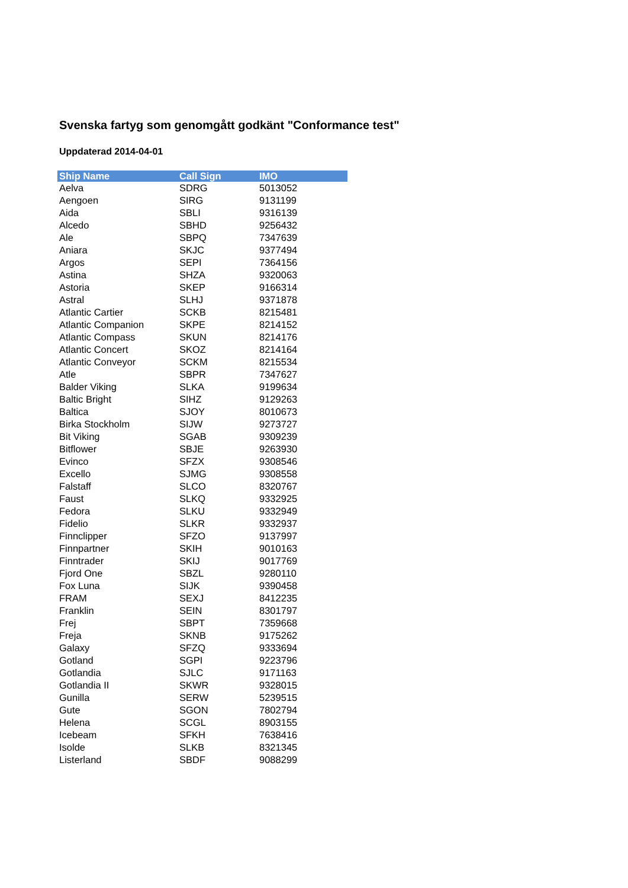Svenska fartyg som genomgått godkänt "Conformance test"
Uppdaterad 2014-04-01
| Ship Name | Call Sign | IMO |
| --- | --- | --- |
| Aelva | SDRG | 5013052 |
| Aengoen | SIRG | 9131199 |
| Aida | SBLI | 9316139 |
| Alcedo | SBHD | 9256432 |
| Ale | SBPQ | 7347639 |
| Aniara | SKJC | 9377494 |
| Argos | SEPI | 7364156 |
| Astina | SHZA | 9320063 |
| Astoria | SKEP | 9166314 |
| Astral | SLHJ | 9371878 |
| Atlantic Cartier | SCKB | 8215481 |
| Atlantic Companion | SKPE | 8214152 |
| Atlantic Compass | SKUN | 8214176 |
| Atlantic Concert | SKOZ | 8214164 |
| Atlantic Conveyor | SCKM | 8215534 |
| Atle | SBPR | 7347627 |
| Balder Viking | SLKA | 9199634 |
| Baltic Bright | SIHZ | 9129263 |
| Baltica | SJOY | 8010673 |
| Birka Stockholm | SIJW | 9273727 |
| Bit Viking | SGAB | 9309239 |
| Bitflower | SBJE | 9263930 |
| Evinco | SFZX | 9308546 |
| Excello | SJMG | 9308558 |
| Falstaff | SLCO | 8320767 |
| Faust | SLKQ | 9332925 |
| Fedora | SLKU | 9332949 |
| Fidelio | SLKR | 9332937 |
| Finnclipper | SFZO | 9137997 |
| Finnpartner | SKIH | 9010163 |
| Finntrader | SKIJ | 9017769 |
| Fjord One | SBZL | 9280110 |
| Fox Luna | SIJK | 9390458 |
| FRAM | SEXJ | 8412235 |
| Franklin | SEIN | 8301797 |
| Frej | SBPT | 7359668 |
| Freja | SKNB | 9175262 |
| Galaxy | SFZQ | 9333694 |
| Gotland | SGPI | 9223796 |
| Gotlandia | SJLC | 9171163 |
| Gotlandia II | SKWR | 9328015 |
| Gunilla | SERW | 5239515 |
| Gute | SGON | 7802794 |
| Helena | SCGL | 8903155 |
| Icebeam | SFKH | 7638416 |
| Isolde | SLKB | 8321345 |
| Listerland | SBDF | 9088299 |